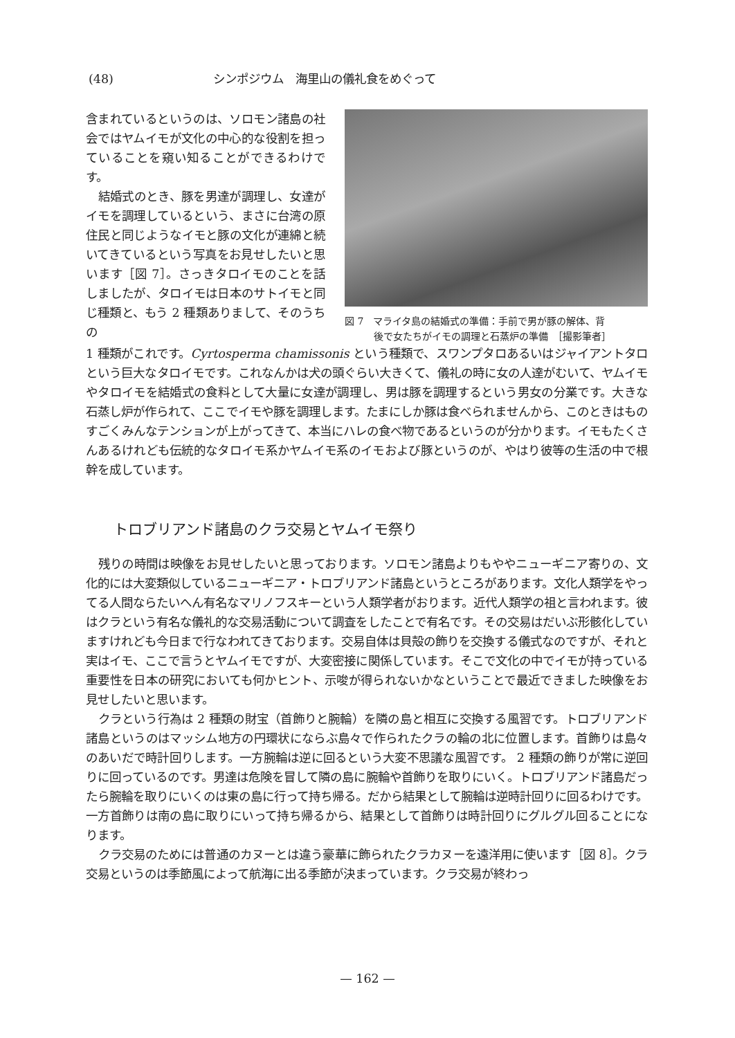(48) シンポジウム　海里山の儀礼食をめぐって
含まれているというのは、ソロモン諸島の社会ではヤムイモが文化の中心的な役割を担っていることを窺い知ることができるわけです。
結婚式のとき、豚を男達が調理し、女達がイモを調理しているという、まさに台湾の原住民と同じようなイモと豚の文化が連綿と続いてきているという写真をお見せしたいと思います［図 7］。さっきタロイモのことを話しましたが、タロイモは日本のサトイモと同じ種類と、もう 2 種類ありまして、そのうちの
図 7　マライタ島の結婚式の準備：手前で男が豚の解体、背
　　　後で女たちがイモの調理と石蒸炉の準備　［撮影筆者］
1 種類がこれです。Cyrtosperma chamissonis という種類で、スワンプタロあるいはジャイアントタロという巨大なタロイモです。これなんかは犬の頭ぐらい大きくて、儀礼の時に女の人達がむいて、ヤムイモやタロイモを結婚式の食料として大量に女達が調理し、男は豚を調理するという男女の分業です。大きな石蒸し炉が作られて、ここでイモや豚を調理します。たまにしか豚は食べられませんから、このときはものすごくみんなテンションが上がってきて、本当にハレの食べ物であるというのが分かります。イモもたくさんあるけれども伝統的なタロイモ系かヤムイモ系のイモおよび豚というのが、やはり彼等の生活の中で根幹を成しています。
トロブリアンド諸島のクラ交易とヤムイモ祭り
残りの時間は映像をお見せしたいと思っております。ソロモン諸島よりもややニューギニア寄りの、文化的には大変類似しているニューギニア・トロブリアンド諸島というところがあります。文化人類学をやってる人間ならたいへん有名なマリノフスキーという人類学者がおります。近代人類学の祖と言われます。彼はクラという有名な儀礼的な交易活動について調査をしたことで有名です。その交易はだいぶ形骸化していますけれども今日まで行なわれてきております。交易自体は貝殻の飾りを交換する儀式なのですが、それと実はイモ、ここで言うとヤムイモですが、大変密接に関係しています。そこで文化の中でイモが持っている重要性を日本の研究においても何かヒント、示唆が得られないかなということで最近できました映像をお見せしたいと思います。
クラという行為は 2 種類の財宝（首飾りと腕輪）を隣の島と相互に交換する風習です。トロブリアンド諸島というのはマッシム地方の円環状にならぶ島々で作られたクラの輪の北に位置します。首飾りは島々のあいだで時計回りします。一方腕輪は逆に回るという大変不思議な風習です。 2 種類の飾りが常に逆回りに回っているのです。男達は危険を冒して隣の島に腕輪や首飾りを取りにいく。トロブリアンド諸島だったら腕輪を取りにいくのは東の島に行って持ち帰る。だから結果として腕輪は逆時計回りに回るわけです。一方首飾りは南の島に取りにいって持ち帰るから、結果として首飾りは時計回りにグルグル回ることになります。
クラ交易のためには普通のカヌーとは違う豪華に飾られたクラカヌーを遠洋用に使います［図 8］。クラ交易というのは季節風によって航海に出る季節が決まっています。クラ交易が終わっ
— 162 —